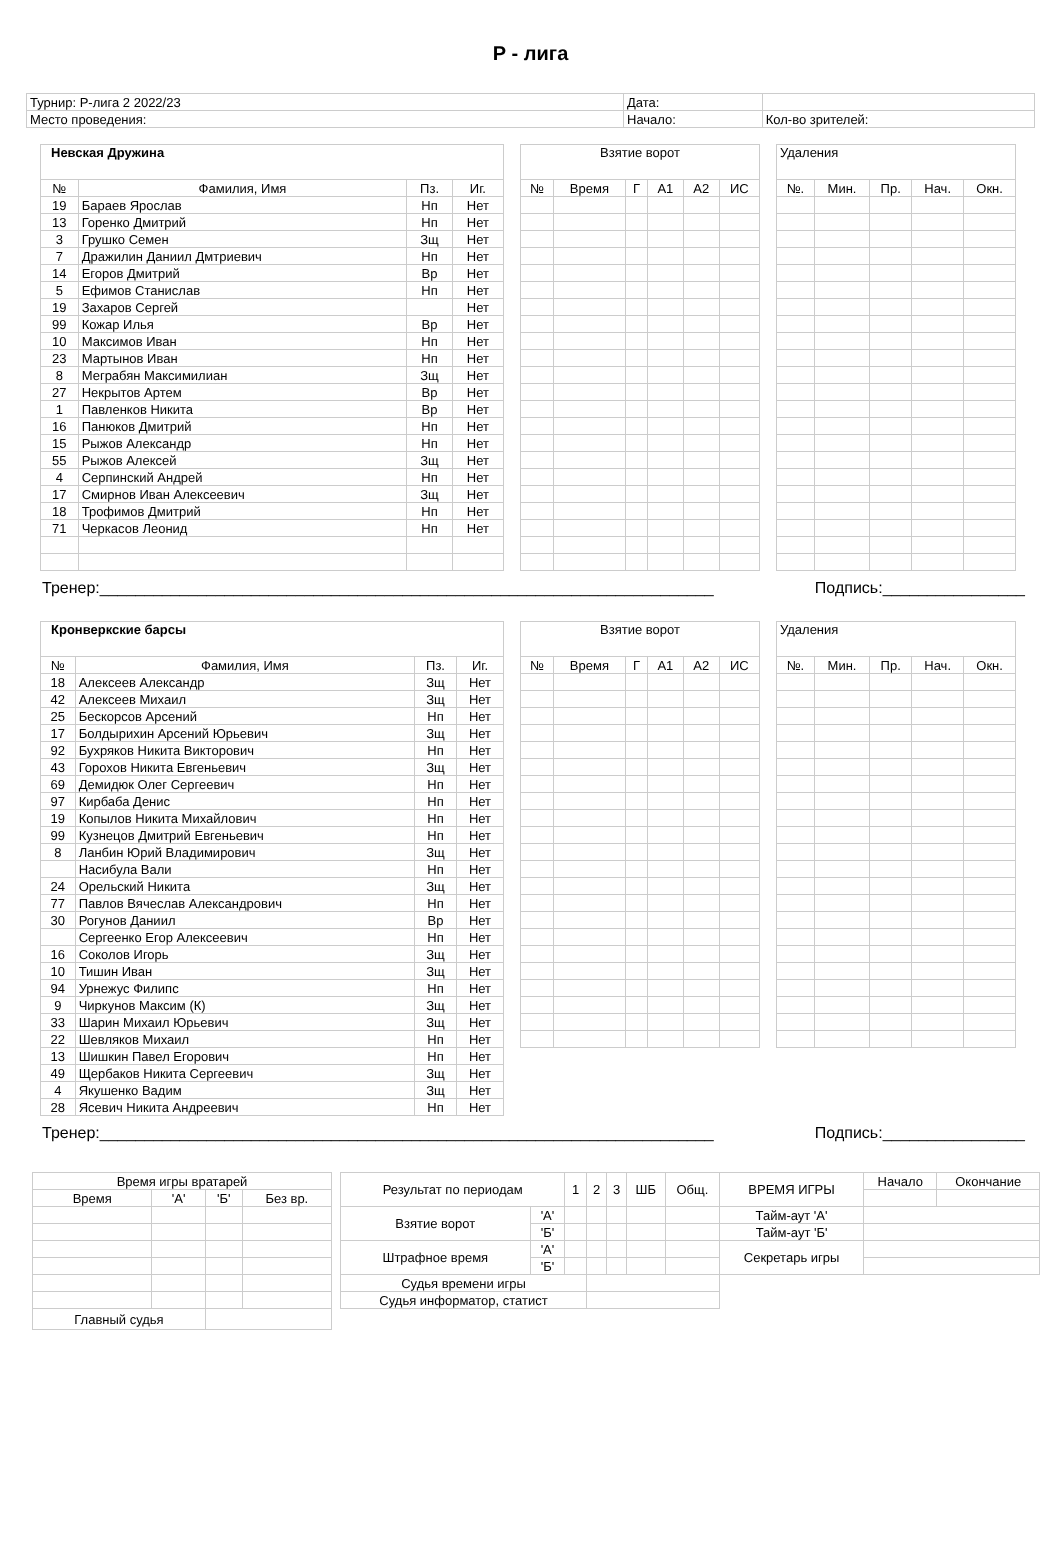Р - лига
| Турнир: Р-лига 2 2022/23 | Дата: | |
| Место проведения: | Начало: | Кол-во зрителей: |
| Невская Дружина | | | |
| --- | --- | --- | --- |
| № | Фамилия, Имя | Пз. | Иг. |
| 19 | Бараев Ярослав | Нп | Нет |
| 13 | Горенко Дмитрий | Нп | Нет |
| 3 | Грушко Семен | Зщ | Нет |
| 7 | Дражилин Даниил Дмтриевич | Нп | Нет |
| 14 | Егоров Дмитрий | Вр | Нет |
| 5 | Ефимов Станислав | Нп | Нет |
| 19 | Захаров Сергей | | Нет |
| 99 | Кожар Илья | Вр | Нет |
| 10 | Максимов Иван | Нп | Нет |
| 23 | Мартынов Иван | Нп | Нет |
| 8 | Меграбян Максимилиан | Зщ | Нет |
| 27 | Некрытов Артем | Вр | Нет |
| 1 | Павленков Никита | Вр | Нет |
| 16 | Панюков Дмитрий | Нп | Нет |
| 15 | Рыжов Александр | Нп | Нет |
| 55 | Рыжов Алексей | Зщ | Нет |
| 4 | Серпинский Андрей | Нп | Нет |
| 17 | Смирнов Иван Алексеевич | Зщ | Нет |
| 18 | Трофимов Дмитрий | Нп | Нет |
| 71 | Черкасов Леонид | Нп | Нет |
| Взятие ворот | | | | | |
| --- | --- | --- | --- | --- | --- |
| № | Время | Г | А1 | А2 | ИС |
| Удаления | | | | |
| --- | --- | --- | --- | --- |
| №. | Мин. | Пр. | Нач. | Окн. |
Тренер:_____________________________________________________________________ Подпись:________________
| Кронверкские барсы | | | |
| --- | --- | --- | --- |
| № | Фамилия, Имя | Пз. | Иг. |
| 18 | Алексеев Александр | Зщ | Нет |
| 42 | Алексеев Михаил | Зщ | Нет |
| 25 | Бескорсов Арсений | Нп | Нет |
| 17 | Болдырихин Арсений Юрьевич | Зщ | Нет |
| 92 | Бухряков Никита Викторович | Нп | Нет |
| 43 | Горохов Никита Евгеньевич | Зщ | Нет |
| 69 | Демидюк Олег Сергеевич | Нп | Нет |
| 97 | Кирбаба Денис | Нп | Нет |
| 19 | Копылов Никита Михайлович | Нп | Нет |
| 99 | Кузнецов Дмитрий Евгеньевич | Нп | Нет |
| 8 | Ланбин Юрий Владимирович | Зщ | Нет |
| | Насибула Вали | Нп | Нет |
| 24 | Орельский Никита | Зщ | Нет |
| 77 | Павлов Вячеслав Александрович | Нп | Нет |
| 30 | Рогунов Даниил | Вр | Нет |
| | Сергеенко Егор Алексеевич | Нп | Нет |
| 16 | Соколов Игорь | Зщ | Нет |
| 10 | Тишин Иван | Зщ | Нет |
| 94 | Урнежус Филипс | Нп | Нет |
| 9 | Чиркунов Максим (К) | Зщ | Нет |
| 33 | Шарин Михаил Юрьевич | Зщ | Нет |
| 22 | Шевляков Михаил | Нп | Нет |
| 13 | Шишкин Павел Егорович | Нп | Нет |
| 49 | Щербаков Никита Сергеевич | Зщ | Нет |
| 4 | Якушенко Вадим | Зщ | Нет |
| 28 | Ясевич Никита Андреевич | Нп | Нет |
| Взятие ворот | | | | | |
| --- | --- | --- | --- | --- | --- |
| № | Время | Г | А1 | А2 | ИС |
| Удаления | | | | |
| --- | --- | --- | --- | --- |
| №. | Мин. | Пр. | Нач. | Окн. |
Тренер:_____________________________________________________________________ Подпись:________________
| Время игры вратарей | | | |
| Время | 'А' | 'Б' | Без вр. |
| Главный судья | | | |
| Результат по периодам | | 1 | 2 | 3 | ШБ | Общ. | ВРЕМЯ ИГРЫ | Начало | Окончание |
| Взятие ворот | 'А' | | | | | | Тайм-аут 'А' | | |
| | 'Б' | | | | | | Тайм-аут 'Б' | | |
| Штрафное время | 'А' | | | | | | Секретарь игры | | |
| | 'Б' | | | | | | | | |
| Судья времени игры | | | | | | | | | |
| Судья информатор, статист | | | | | | | | | |